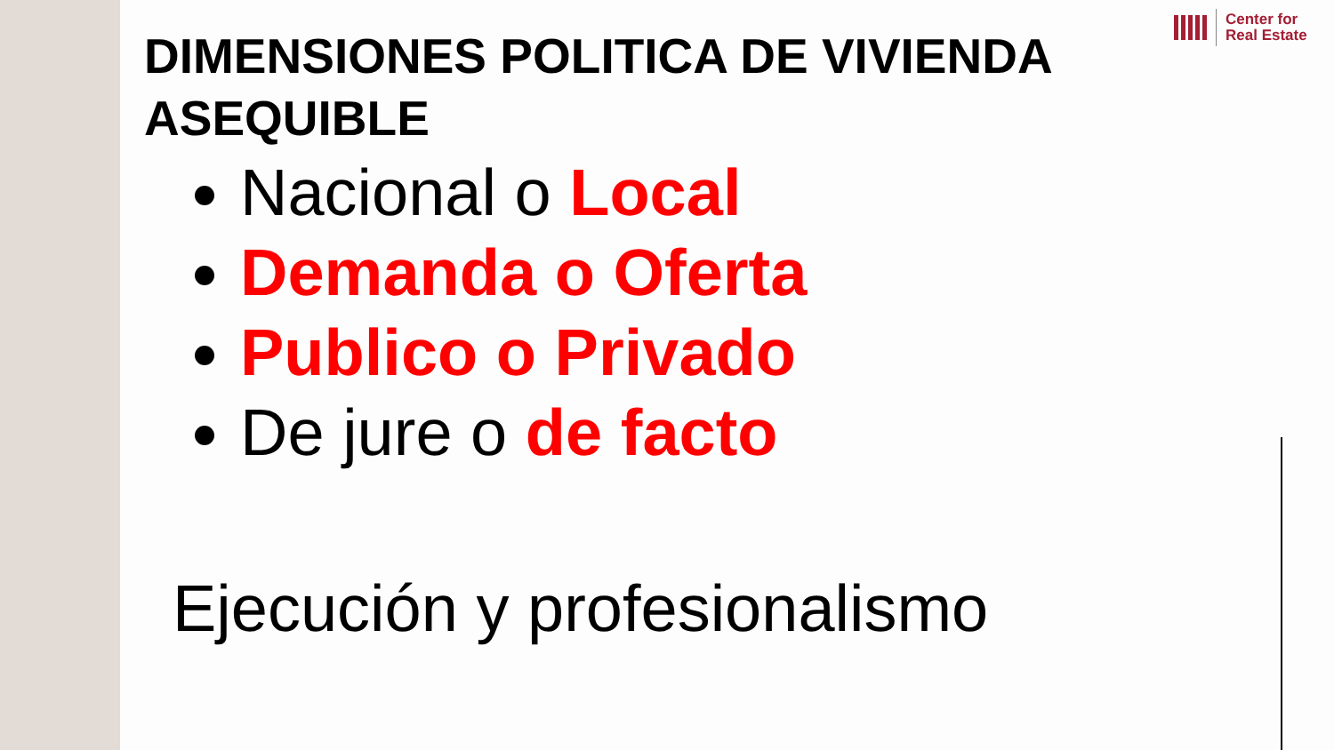Center for
Real Estate
DIMENSIONES POLITICA DE VIVIENDA
ASEQUIBLE
Nacional o Local
Demanda o Oferta
Publico o Privado
De jure o de facto
Ejecución y profesionalismo